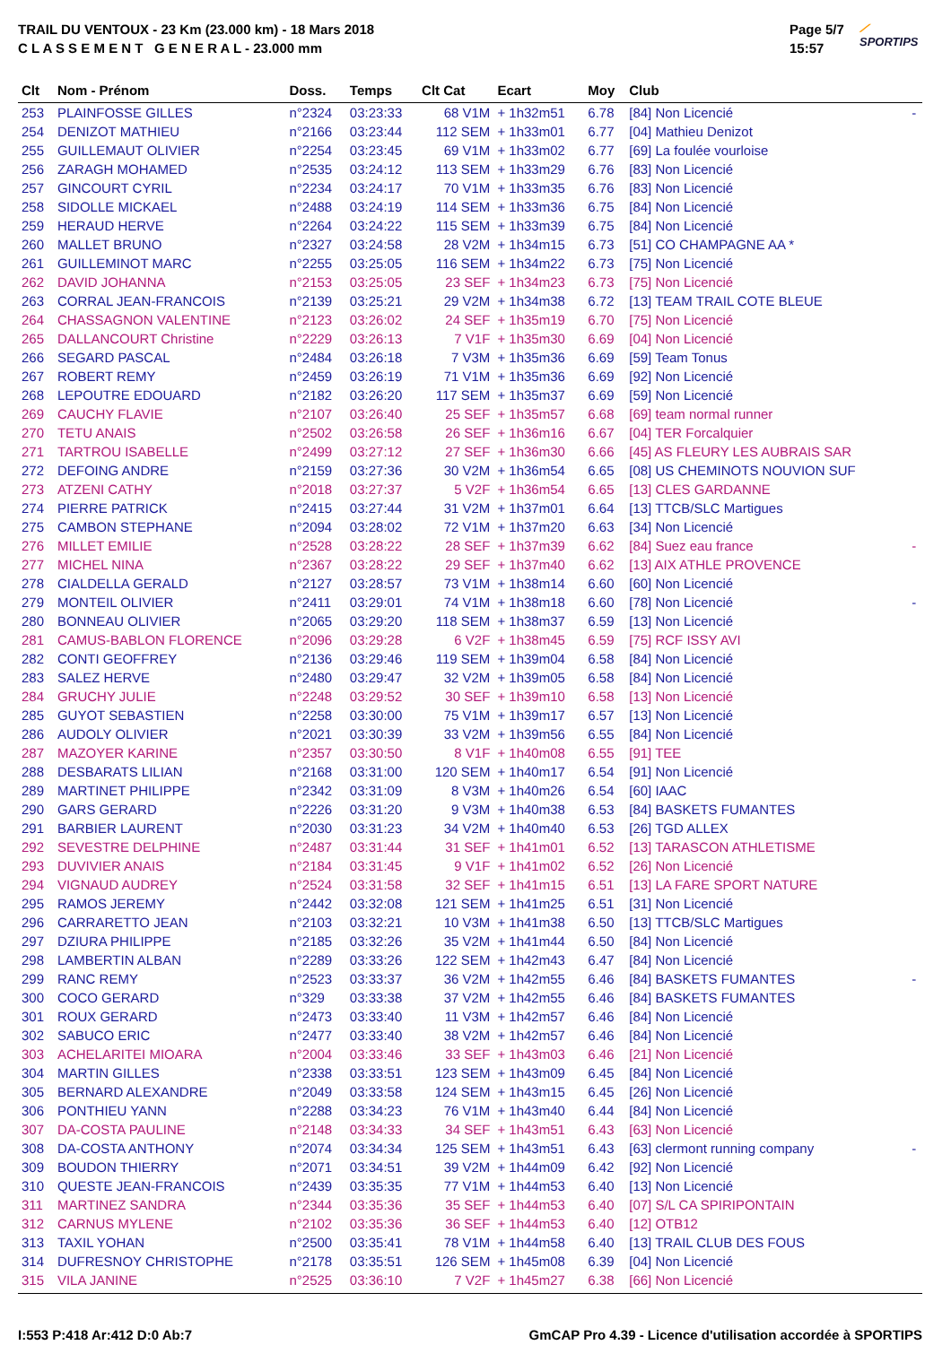TRAIL DU VENTOUX - 23 Km (23.000 km) - 18 Mars 2018
C L A S S E M E N T G E N E R A L - 23.000 mm
Page 5/7
15:57
⟋
SPORTIPS
| Clt | Nom - Prénom | Doss. | Temps | Clt Cat | Ecart | Moy | Club | |
| --- | --- | --- | --- | --- | --- | --- | --- | --- |
| 253 | PLAINFOSSE GILLES | n°2324 | 03:23:33 | 68 V1M | + 1h32m51 | 6.78 | [84] Non Licencié | - |
| 254 | DENIZOT MATHIEU | n°2166 | 03:23:44 | 112 SEM | + 1h33m01 | 6.77 | [04] Mathieu Denizot | |
| 255 | GUILLEMAUT OLIVIER | n°2254 | 03:23:45 | 69 V1M | + 1h33m02 | 6.77 | [69] La foulée vourloise | |
| 256 | ZARAGH MOHAMED | n°2535 | 03:24:12 | 113 SEM | + 1h33m29 | 6.76 | [83] Non Licencié | |
| 257 | GINCOURT CYRIL | n°2234 | 03:24:17 | 70 V1M | + 1h33m35 | 6.76 | [83] Non Licencié | |
| 258 | SIDOLLE MICKAEL | n°2488 | 03:24:19 | 114 SEM | + 1h33m36 | 6.75 | [84] Non Licencié | |
| 259 | HERAUD HERVE | n°2264 | 03:24:22 | 115 SEM | + 1h33m39 | 6.75 | [84] Non Licencié | |
| 260 | MALLET BRUNO | n°2327 | 03:24:58 | 28 V2M | + 1h34m15 | 6.73 | [51] CO CHAMPAGNE AA * | |
| 261 | GUILLEMINOT MARC | n°2255 | 03:25:05 | 116 SEM | + 1h34m22 | 6.73 | [75] Non Licencié | |
| 262 | DAVID JOHANNA | n°2153 | 03:25:05 | 23 SEF | + 1h34m23 | 6.73 | [75] Non Licencié | |
| 263 | CORRAL JEAN-FRANCOIS | n°2139 | 03:25:21 | 29 V2M | + 1h34m38 | 6.72 | [13] TEAM TRAIL COTE BLEUE | |
| 264 | CHASSAGNON VALENTINE | n°2123 | 03:26:02 | 24 SEF | + 1h35m19 | 6.70 | [75] Non Licencié | |
| 265 | DALLANCOURT Christine | n°2229 | 03:26:13 | 7 V1F | + 1h35m30 | 6.69 | [04] Non Licencié | |
| 266 | SEGARD PASCAL | n°2484 | 03:26:18 | 7 V3M | + 1h35m36 | 6.69 | [59] Team Tonus | |
| 267 | ROBERT REMY | n°2459 | 03:26:19 | 71 V1M | + 1h35m36 | 6.69 | [92] Non Licencié | |
| 268 | LEPOUTRE EDOUARD | n°2182 | 03:26:20 | 117 SEM | + 1h35m37 | 6.69 | [59] Non Licencié | |
| 269 | CAUCHY FLAVIE | n°2107 | 03:26:40 | 25 SEF | + 1h35m57 | 6.68 | [69] team normal runner | |
| 270 | TETU ANAIS | n°2502 | 03:26:58 | 26 SEF | + 1h36m16 | 6.67 | [04] TER Forcalquier | |
| 271 | TARTROU ISABELLE | n°2499 | 03:27:12 | 27 SEF | + 1h36m30 | 6.66 | [45] AS FLEURY LES AUBRAIS SAR | |
| 272 | DEFOING ANDRE | n°2159 | 03:27:36 | 30 V2M | + 1h36m54 | 6.65 | [08] US CHEMINOTS NOUVION SUF | |
| 273 | ATZENI CATHY | n°2018 | 03:27:37 | 5 V2F | + 1h36m54 | 6.65 | [13] CLES GARDANNE | |
| 274 | PIERRE PATRICK | n°2415 | 03:27:44 | 31 V2M | + 1h37m01 | 6.64 | [13] TTCB/SLC Martigues | |
| 275 | CAMBON STEPHANE | n°2094 | 03:28:02 | 72 V1M | + 1h37m20 | 6.63 | [34] Non Licencié | |
| 276 | MILLET EMILIE | n°2528 | 03:28:22 | 28 SEF | + 1h37m39 | 6.62 | [84] Suez eau france | - |
| 277 | MICHEL NINA | n°2367 | 03:28:22 | 29 SEF | + 1h37m40 | 6.62 | [13] AIX ATHLE PROVENCE | |
| 278 | CIALDELLA GERALD | n°2127 | 03:28:57 | 73 V1M | + 1h38m14 | 6.60 | [60] Non Licencié | |
| 279 | MONTEIL OLIVIER | n°2411 | 03:29:01 | 74 V1M | + 1h38m18 | 6.60 | [78] Non Licencié | - |
| 280 | BONNEAU OLIVIER | n°2065 | 03:29:20 | 118 SEM | + 1h38m37 | 6.59 | [13] Non Licencié | |
| 281 | CAMUS-BABLON FLORENCE | n°2096 | 03:29:28 | 6 V2F | + 1h38m45 | 6.59 | [75] RCF ISSY AVI | |
| 282 | CONTI GEOFFREY | n°2136 | 03:29:46 | 119 SEM | + 1h39m04 | 6.58 | [84] Non Licencié | |
| 283 | SALEZ HERVE | n°2480 | 03:29:47 | 32 V2M | + 1h39m05 | 6.58 | [84] Non Licencié | |
| 284 | GRUCHY JULIE | n°2248 | 03:29:52 | 30 SEF | + 1h39m10 | 6.58 | [13] Non Licencié | |
| 285 | GUYOT SEBASTIEN | n°2258 | 03:30:00 | 75 V1M | + 1h39m17 | 6.57 | [13] Non Licencié | |
| 286 | AUDOLY OLIVIER | n°2021 | 03:30:39 | 33 V2M | + 1h39m56 | 6.55 | [84] Non Licencié | |
| 287 | MAZOYER KARINE | n°2357 | 03:30:50 | 8 V1F | + 1h40m08 | 6.55 | [91] TEE | |
| 288 | DESBARATS LILIAN | n°2168 | 03:31:00 | 120 SEM | + 1h40m17 | 6.54 | [91] Non Licencié | |
| 289 | MARTINET PHILIPPE | n°2342 | 03:31:09 | 8 V3M | + 1h40m26 | 6.54 | [60] IAAC | |
| 290 | GARS GERARD | n°2226 | 03:31:20 | 9 V3M | + 1h40m38 | 6.53 | [84] BASKETS FUMANTES | |
| 291 | BARBIER LAURENT | n°2030 | 03:31:23 | 34 V2M | + 1h40m40 | 6.53 | [26] TGD ALLEX | |
| 292 | SEVESTRE DELPHINE | n°2487 | 03:31:44 | 31 SEF | + 1h41m01 | 6.52 | [13] TARASCON ATHLETISME | |
| 293 | DUVIVIER ANAIS | n°2184 | 03:31:45 | 9 V1F | + 1h41m02 | 6.52 | [26] Non Licencié | |
| 294 | VIGNAUD AUDREY | n°2524 | 03:31:58 | 32 SEF | + 1h41m15 | 6.51 | [13] LA FARE SPORT NATURE | |
| 295 | RAMOS JEREMY | n°2442 | 03:32:08 | 121 SEM | + 1h41m25 | 6.51 | [31] Non Licencié | |
| 296 | CARRARETTO JEAN | n°2103 | 03:32:21 | 10 V3M | + 1h41m38 | 6.50 | [13] TTCB/SLC Martigues | |
| 297 | DZIURA PHILIPPE | n°2185 | 03:32:26 | 35 V2M | + 1h41m44 | 6.50 | [84] Non Licencié | |
| 298 | LAMBERTIN ALBAN | n°2289 | 03:33:26 | 122 SEM | + 1h42m43 | 6.47 | [84] Non Licencié | |
| 299 | RANC REMY | n°2523 | 03:33:37 | 36 V2M | + 1h42m55 | 6.46 | [84] BASKETS FUMANTES | - |
| 300 | COCO GERARD | n°329 | 03:33:38 | 37 V2M | + 1h42m55 | 6.46 | [84] BASKETS FUMANTES | |
| 301 | ROUX GERARD | n°2473 | 03:33:40 | 11 V3M | + 1h42m57 | 6.46 | [84] Non Licencié | |
| 302 | SABUCO ERIC | n°2477 | 03:33:40 | 38 V2M | + 1h42m57 | 6.46 | [84] Non Licencié | |
| 303 | ACHELARITEI MIOARA | n°2004 | 03:33:46 | 33 SEF | + 1h43m03 | 6.46 | [21] Non Licencié | |
| 304 | MARTIN GILLES | n°2338 | 03:33:51 | 123 SEM | + 1h43m09 | 6.45 | [84] Non Licencié | |
| 305 | BERNARD ALEXANDRE | n°2049 | 03:33:58 | 124 SEM | + 1h43m15 | 6.45 | [26] Non Licencié | |
| 306 | PONTHIEU YANN | n°2288 | 03:34:23 | 76 V1M | + 1h43m40 | 6.44 | [84] Non Licencié | |
| 307 | DA-COSTA PAULINE | n°2148 | 03:34:33 | 34 SEF | + 1h43m51 | 6.43 | [63] Non Licencié | |
| 308 | DA-COSTA ANTHONY | n°2074 | 03:34:34 | 125 SEM | + 1h43m51 | 6.43 | [63] clermont running company | - |
| 309 | BOUDON THIERRY | n°2071 | 03:34:51 | 39 V2M | + 1h44m09 | 6.42 | [92] Non Licencié | |
| 310 | QUESTE JEAN-FRANCOIS | n°2439 | 03:35:35 | 77 V1M | + 1h44m53 | 6.40 | [13] Non Licencié | |
| 311 | MARTINEZ SANDRA | n°2344 | 03:35:36 | 35 SEF | + 1h44m53 | 6.40 | [07] S/L CA SPIRIPONTAIN | |
| 312 | CARNUS MYLENE | n°2102 | 03:35:36 | 36 SEF | + 1h44m53 | 6.40 | [12] OTB12 | |
| 313 | TAXIL YOHAN | n°2500 | 03:35:41 | 78 V1M | + 1h44m58 | 6.40 | [13] TRAIL CLUB DES FOUS | |
| 314 | DUFRESNOY CHRISTOPHE | n°2178 | 03:35:51 | 126 SEM | + 1h45m08 | 6.39 | [04] Non Licencié | |
| 315 | VILA JANINE | n°2525 | 03:36:10 | 7 V2F | + 1h45m27 | 6.38 | [66] Non Licencié | |
I:553 P:418 Ar:412 D:0 Ab:7
GmCAP Pro 4.39 - Licence d'utilisation accordée à SPORTIPS